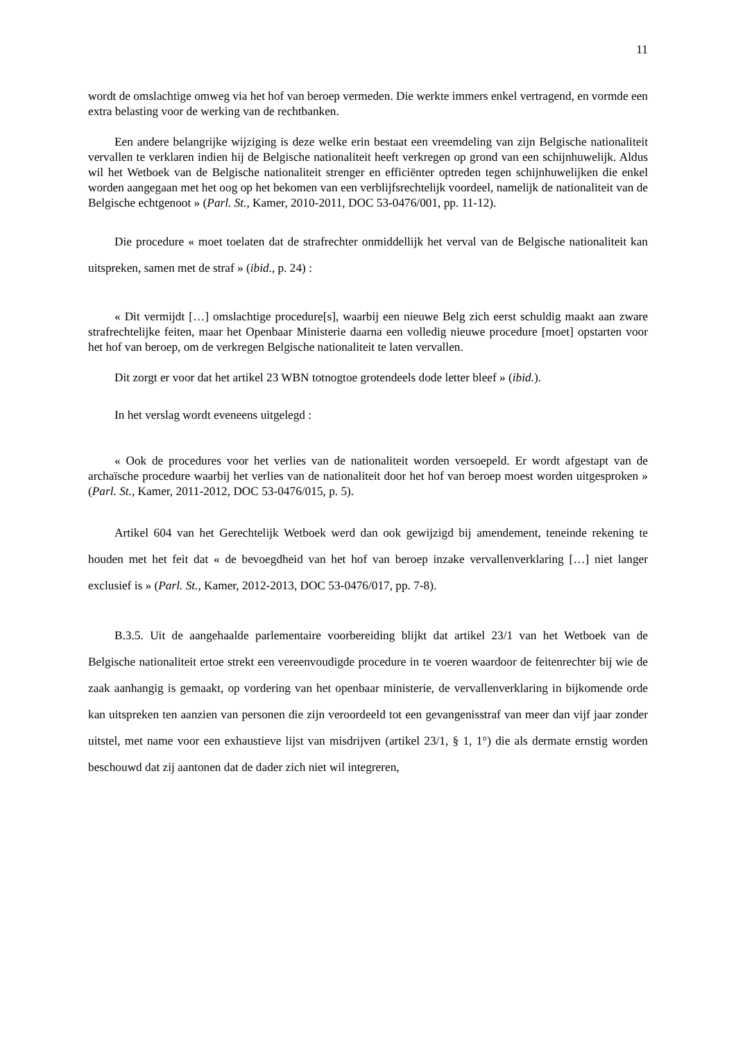11
wordt de omslachtige omweg via het hof van beroep vermeden. Die werkte immers enkel vertragend, en vormde een extra belasting voor de werking van de rechtbanken.
Een andere belangrijke wijziging is deze welke erin bestaat een vreemdeling van zijn Belgische nationaliteit vervallen te verklaren indien hij de Belgische nationaliteit heeft verkregen op grond van een schijnhuwelijk. Aldus wil het Wetboek van de Belgische nationaliteit strenger en efficiënter optreden tegen schijnhuwelijken die enkel worden aangegaan met het oog op het bekomen van een verblijfsrechtelijk voordeel, namelijk de nationaliteit van de Belgische echtgenoot » (Parl. St., Kamer, 2010-2011, DOC 53-0476/001, pp. 11-12).
Die procedure « moet toelaten dat de strafrechter onmiddellijk het verval van de Belgische nationaliteit kan uitspreken, samen met de straf » (ibid., p. 24) :
« Dit vermijdt […] omslachtige procedure[s], waarbij een nieuwe Belg zich eerst schuldig maakt aan zware strafrechtelijke feiten, maar het Openbaar Ministerie daarna een volledig nieuwe procedure [moet] opstarten voor het hof van beroep, om de verkregen Belgische nationaliteit te laten vervallen.
Dit zorgt er voor dat het artikel 23 WBN totnogtoe grotendeels dode letter bleef » (ibid.).
In het verslag wordt eveneens uitgelegd :
« Ook de procedures voor het verlies van de nationaliteit worden versoepeld. Er wordt afgestapt van de archaïsche procedure waarbij het verlies van de nationaliteit door het hof van beroep moest worden uitgesproken » (Parl. St., Kamer, 2011-2012, DOC 53-0476/015, p. 5).
Artikel 604 van het Gerechtelijk Wetboek werd dan ook gewijzigd bij amendement, teneinde rekening te houden met het feit dat « de bevoegdheid van het hof van beroep inzake vervallenverklaring […] niet langer exclusief is » (Parl. St., Kamer, 2012-2013, DOC 53-0476/017, pp. 7-8).
B.3.5. Uit de aangehaalde parlementaire voorbereiding blijkt dat artikel 23/1 van het Wetboek van de Belgische nationaliteit ertoe strekt een vereenvoudigde procedure in te voeren waardoor de feitenrechter bij wie de zaak aanhangig is gemaakt, op vordering van het openbaar ministerie, de vervallenverklaring in bijkomende orde kan uitspreken ten aanzien van personen die zijn veroordeeld tot een gevangenisstraf van meer dan vijf jaar zonder uitstel, met name voor een exhaustieve lijst van misdrijven (artikel 23/1, § 1, 1°) die als dermate ernstig worden beschouwd dat zij aantonen dat de dader zich niet wil integreren,